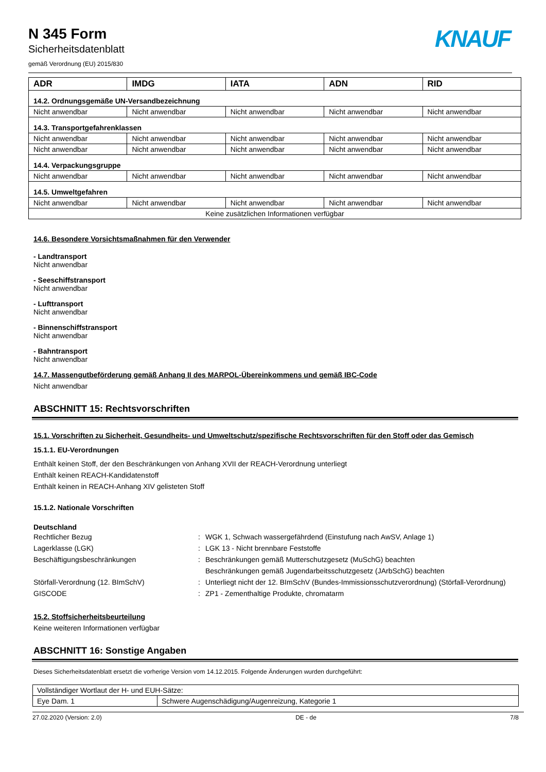KNAUF
N 345 Form
Sicherheitsdatenblatt
gemäß Verordnung (EU) 2015/830
| ADR | IMDG | IATA | ADN | RID |
| --- | --- | --- | --- | --- |
| 14.2. Ordnungsgemäße UN-Versandbezeichnung | | | | |
| Nicht anwendbar | Nicht anwendbar | Nicht anwendbar | Nicht anwendbar | Nicht anwendbar |
| 14.3. Transportgefahrenklassen | | | | |
| Nicht anwendbar | Nicht anwendbar | Nicht anwendbar | Nicht anwendbar | Nicht anwendbar |
| Nicht anwendbar | Nicht anwendbar | Nicht anwendbar | Nicht anwendbar | Nicht anwendbar |
| 14.4. Verpackungsgruppe | | | | |
| Nicht anwendbar | Nicht anwendbar | Nicht anwendbar | Nicht anwendbar | Nicht anwendbar |
| 14.5. Umweltgefahren | | | | |
| Nicht anwendbar | Nicht anwendbar | Nicht anwendbar | Nicht anwendbar | Nicht anwendbar |
| Keine zusätzlichen Informationen verfügbar | | | | |
14.6. Besondere Vorsichtsmaßnahmen für den Verwender
- Landtransport
Nicht anwendbar
- Seeschiffstransport
Nicht anwendbar
- Lufttransport
Nicht anwendbar
- Binnenschiffstransport
Nicht anwendbar
- Bahntransport
Nicht anwendbar
14.7. Massengutbeförderung gemäß Anhang II des MARPOL-Übereinkommens und gemäß IBC-Code
Nicht anwendbar
ABSCHNITT 15: Rechtsvorschriften
15.1. Vorschriften zu Sicherheit, Gesundheits- und Umweltschutz/spezifische Rechtsvorschriften für den Stoff oder das Gemisch
15.1.1. EU-Verordnungen
Enthält keinen Stoff, der den Beschränkungen von Anhang XVII der REACH-Verordnung unterliegt
Enthält keinen REACH-Kandidatenstoff
Enthält keinen in REACH-Anhang XIV gelisteten Stoff
15.1.2. Nationale Vorschriften
Deutschland
Rechtlicher Bezug : WGK 1, Schwach wassergefährdend (Einstufung nach AwSV, Anlage 1)
Lagerklasse (LGK) : LGK 13 - Nicht brennbare Feststoffe
Beschäftigungsbeschränkungen : Beschränkungen gemäß Mutterschutzgesetz (MuSchG) beachten
Beschränkungen gemäß Jugendarbeitsschutzgesetz (JArbSchG) beachten
Störfall-Verordnung (12. BImSchV) : Unterliegt nicht der 12. BImSchV (Bundes-Immissionsschutzverordnung) (Störfall-Verordnung)
GISCODE : ZP1 - Zementhaltige Produkte, chromatarm
15.2. Stoffsicherheitsbeurteilung
Keine weiteren Informationen verfügbar
ABSCHNITT 16: Sonstige Angaben
Dieses Sicherheitsdatenblatt ersetzt die vorherige Version vom 14.12.2015. Folgende Änderungen wurden durchgeführt:
| Vollständiger Wortlaut der H- und EUH-Sätze: | |
| Eye Dam. 1 | Schwere Augenschädigung/Augenreizung, Kategorie 1 |
27.02.2020 (Version: 2.0) DE - de 7/8